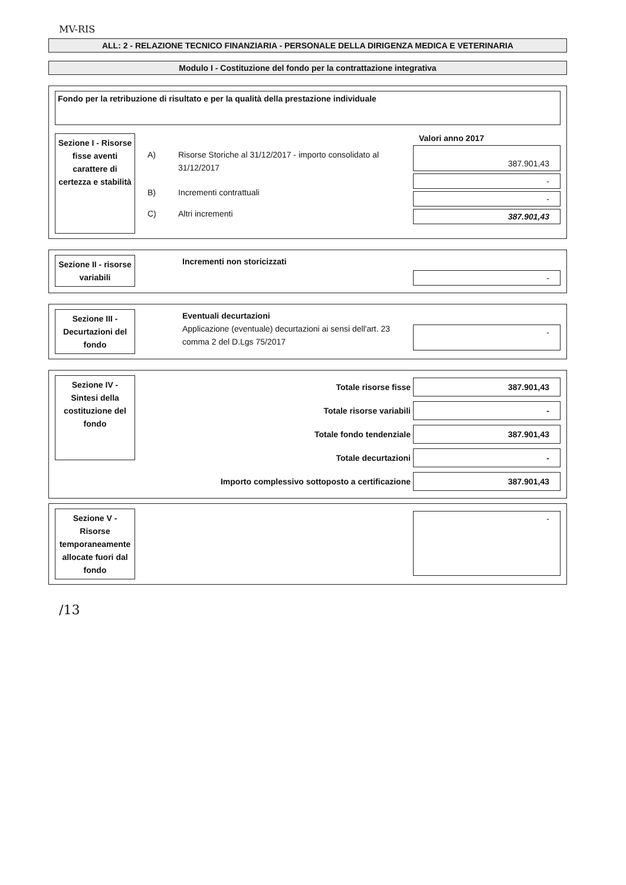MV-RIS
ALL: 2 - RELAZIONE TECNICO FINANZIARIA - PERSONALE DELLA DIRIGENZA MEDICA E VETERINARIA
Modulo I - Costituzione del fondo per la contrattazione integrativa
Fondo per la retribuzione di risultato e per la qualità della prestazione individuale
Sezione I - Risorse fisse aventi carattere di certezza e stabilità
| A) | Risorse Storiche al 31/12/2017 - importo consolidato al 31/12/2017 |
| B) | Incrementi contrattuali |
| C) | Altri incrementi |
Valori anno 2017
387.901,43
-
-
387.901,43
Sezione II - risorse variabili
Incrementi non storicizzati
-
Sezione III - Decurtazioni del fondo
Eventuali decurtazioni
Applicazione (eventuale) decurtazioni ai sensi dell'art. 23 comma 2 del D.Lgs 75/2017
-
Sezione IV - Sintesi della costituzione del fondo
Totale risorse fisse
387.901,43
Totale risorse variabili
-
Totale fondo tendenziale
387.901,43
Totale decurtazioni
-
Importo complessivo sottoposto a certificazione
387.901,43
Sezione V - Risorse temporaneamente allocate fuori dal fondo
-
/13